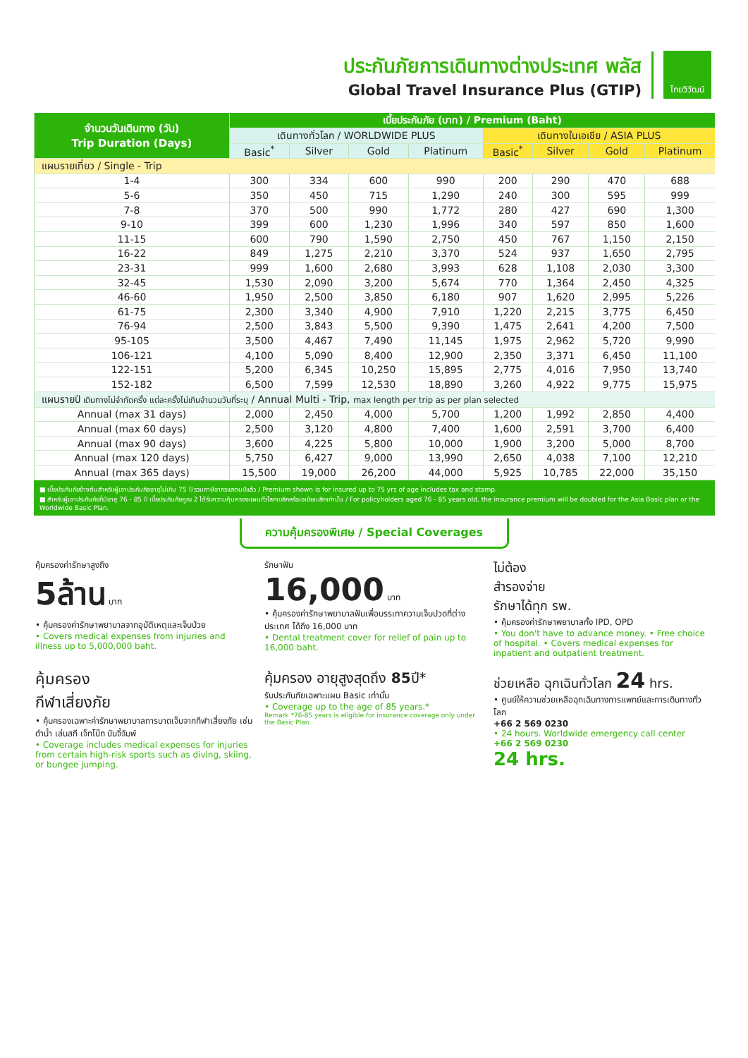ประกันภัยการเดินทางต่างประเทศ พลัส
Global Travel Insurance Plus (GTIP)
ไทยวิวัฒน์
| จำนวนวันเดินทาง (วัน) Trip Duration (Days) | เบี้ยประกันภัย (บาท) / Premium (Baht) | | | | | | | |
| --- | --- | --- | --- | --- | --- | --- | --- | --- |
| | เดินทางทั่วโลก / WORLDWIDE PLUS | | | | เดินทางในเอเชีย / ASIA PLUS | | | |
| | Basic<sup>*</sup> | Silver | Gold | Platinum | Basic<sup>*</sup> | Silver | Gold | Platinum |
| แผนรายเที่ยว / Single - Trip | | | | | | | | |
| 1-4 | 300 | 334 | 600 | 990 | 200 | 290 | 470 | 688 |
| 5-6 | 350 | 450 | 715 | 1,290 | 240 | 300 | 595 | 999 |
| 7-8 | 370 | 500 | 990 | 1,772 | 280 | 427 | 690 | 1,300 |
| 9-10 | 399 | 600 | 1,230 | 1,996 | 340 | 597 | 850 | 1,600 |
| 11-15 | 600 | 790 | 1,590 | 2,750 | 450 | 767 | 1,150 | 2,150 |
| 16-22 | 849 | 1,275 | 2,210 | 3,370 | 524 | 937 | 1,650 | 2,795 |
| 23-31 | 999 | 1,600 | 2,680 | 3,993 | 628 | 1,108 | 2,030 | 3,300 |
| 32-45 | 1,530 | 2,090 | 3,200 | 5,674 | 770 | 1,364 | 2,450 | 4,325 |
| 46-60 | 1,950 | 2,500 | 3,850 | 6,180 | 907 | 1,620 | 2,995 | 5,226 |
| 61-75 | 2,300 | 3,340 | 4,900 | 7,910 | 1,220 | 2,215 | 3,775 | 6,450 |
| 76-94 | 2,500 | 3,843 | 5,500 | 9,390 | 1,475 | 2,641 | 4,200 | 7,500 |
| 95-105 | 3,500 | 4,467 | 7,490 | 11,145 | 1,975 | 2,962 | 5,720 | 9,990 |
| 106-121 | 4,100 | 5,090 | 8,400 | 12,900 | 2,350 | 3,371 | 6,450 | 11,100 |
| 122-151 | 5,200 | 6,345 | 10,250 | 15,895 | 2,775 | 4,016 | 7,950 | 13,740 |
| 152-182 | 6,500 | 7,599 | 12,530 | 18,890 | 3,260 | 4,922 | 9,775 | 15,975 |
| แผนรายปี เดินทางไม่จำกัดครั้ง แต่ละครั้งไม่เกินจำนวนวันที่ระบุ / Annual Multi - Trip, max length per trip as per plan selected | | | | | | | | |
| Annual (max 31 days) | 2,000 | 2,450 | 4,000 | 5,700 | 1,200 | 1,992 | 2,850 | 4,400 |
| Annual (max 60 days) | 2,500 | 3,120 | 4,800 | 7,400 | 1,600 | 2,591 | 3,700 | 6,400 |
| Annual (max 90 days) | 3,600 | 4,225 | 5,800 | 10,000 | 1,900 | 3,200 | 5,000 | 8,700 |
| Annual (max 120 days) | 5,750 | 6,427 | 9,000 | 13,990 | 2,650 | 4,038 | 7,100 | 12,210 |
| Annual (max 365 days) | 15,500 | 19,000 | 26,200 | 44,000 | 5,925 | 10,785 | 22,000 | 35,150 |
■ เบี้ยประกันภัยข้างต้นสำหรับผู้เอาประกันภัยอายุไม่เกิน 75 ปี รวมภาษีอากรแสตมป์แล้ว / Premium shown is for insured up to 75 yrs of age includes tax and stamp.
■ สำหรับผู้เอาประกันภัยที่มีอายุ 76 - 85 ปี เบี้ยประกันภัยคูณ 2 ได้รับความคุ้มครองแผนทั่วโลกเบสิกหรือเอเชียเบสิกเท่านั้น / For policyholders aged 76 - 85 years old, the insurance premium will be doubled for the Asia Basic plan or the Worldwide Basic Plan.
ความคุ้มครองพิเศษ / Special Coverages
คุ้มครองค่ารักษาสูงถึง
5ล้าน บาท
• คุ้มครองค่ารักษาพยาบาลจากอุบัติเหตุและเจ็บป่วย
• Covers medical expenses from injuries and illness up to 5,000,000 baht.
รักษาฟัน
16,000 บาท
• คุ้มครองค่ารักษาพยาบาลฟันเพื่อบรรเทาความเจ็บปวดที่ต่างประเทศ ได้ถึง 16,000 บาท
• Dental treatment cover for relief of pain up to 16,000 baht.
ไม่ต้อง
สำรองจ่าย
รักษาได้ทุก รพ.
• คุ้มครองค่ารักษาพยาบาลทั้ง IPD, OPD
• You don't have to advance money. • Free choice of hospital. • Covers medical expenses for inpatient and outpatient treatment.
คุ้มครอง
กีฬาเสี่ยงภัย
• คุ้มครองเฉพาะค่ารักษาพยาบาลการบาดเจ็บจากกีฬาเสี่ยงภัย เช่น ดำน้ำ เล่นสกี เจ็ทโบ๊ท บันจี้จัมพ์
• Coverage includes medical expenses for injuries from certain high-risk sports such as diving, skiing, or bungee jumping.
คุ้มครอง อายุสูงสุดถึง 85ปี*
รับประกันภัยเฉพาะแผน Basic เท่านั้น
• Coverage up to the age of 85 years.*
Remark *76-85 years is eligible for insurance coverage only under the Basic Plan.
ช่วยเหลือ ฉุกเฉินทั่วโลก 24 hrs.
• ศูนย์ให้ความช่วยเหลือฉุกเฉินทางการแพทย์และการเดินทางทั่วโลก
+66 2 569 0230
• 24 hours. Worldwide emergency call center
+66 2 569 0230
24 hrs.